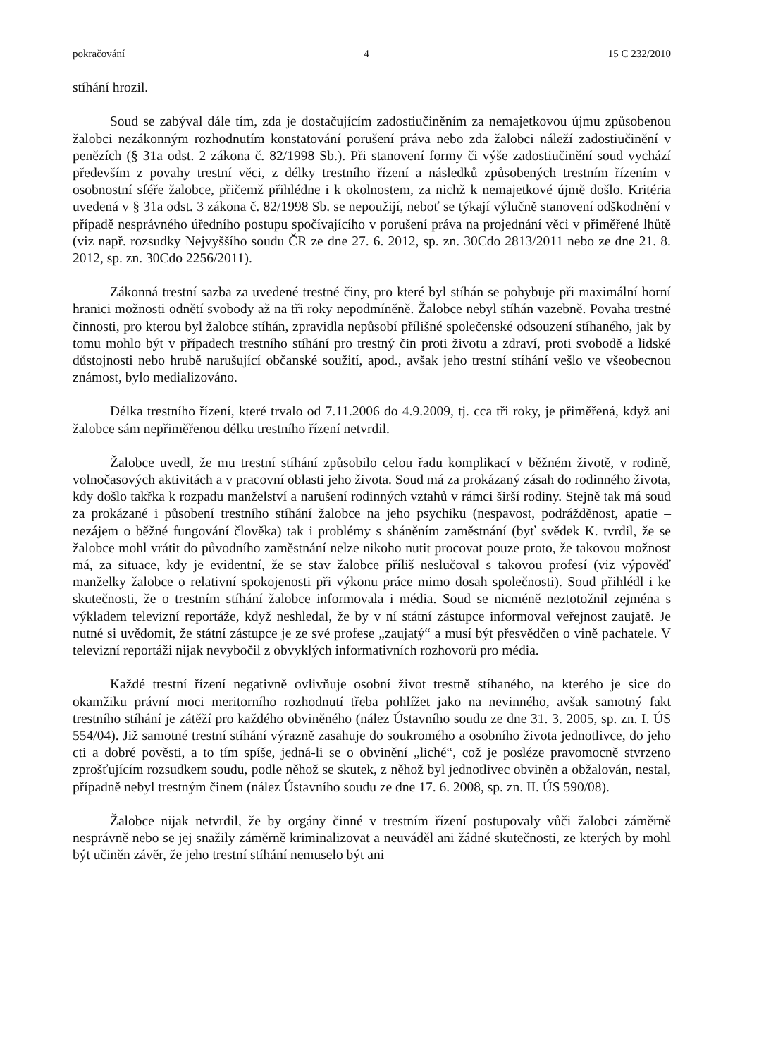pokračování 4 15 C 232/2010
stíhání hrozil.
Soud se zabýval dále tím, zda je dostačujícím zadostiučiněním za nemajetkovou újmu způsobenou žalobci nezákonným rozhodnutím konstatování porušení práva nebo zda žalobci náleží zadostiučinění v penězích (§ 31a odst. 2 zákona č. 82/1998 Sb.). Při stanovení formy či výše zadostiučinění soud vychází především z povahy trestní věci, z délky trestního řízení a následků způsobených trestním řízením v osobnostní sféře žalobce, přičemž přihlédne i k okolnostem, za nichž k nemajetkové újmě došlo. Kritéria uvedená v § 31a odst. 3 zákona č. 82/1998 Sb. se nepoužijí, neboť se týkají výlučně stanovení odškodnění v případě nesprávného úředního postupu spočívajícího v porušení práva na projednání věci v přiměřené lhůtě (viz např. rozsudky Nejvyššího soudu ČR ze dne 27. 6. 2012, sp. zn. 30Cdo 2813/2011 nebo ze dne 21. 8. 2012, sp. zn. 30Cdo 2256/2011).
Zákonná trestní sazba za uvedené trestné činy, pro které byl stíhán se pohybuje při maximální horní hranici možnosti odnětí svobody až na tři roky nepodmíněně. Žalobce nebyl stíhán vazebně. Povaha trestné činnosti, pro kterou byl žalobce stíhán, zpravidla nepůsobí přílišné společenské odsouzení stíhaného, jak by tomu mohlo být v případech trestního stíhání pro trestný čin proti životu a zdraví, proti svobodě a lidské důstojnosti nebo hrubě narušující občanské soužití, apod., avšak jeho trestní stíhání vešlo ve všeobecnou známost, bylo medializováno.
Délka trestního řízení, které trvalo od 7.11.2006 do 4.9.2009, tj. cca tři roky, je přiměřená, když ani žalobce sám nepřiměřenou délku trestního řízení netvrdil.
Žalobce uvedl, že mu trestní stíhání způsobilo celou řadu komplikací v běžném životě, v rodině, volnočasových aktivitách a v pracovní oblasti jeho života. Soud má za prokázaný zásah do rodinného života, kdy došlo takřka k rozpadu manželství a narušení rodinných vztahů v rámci širší rodiny. Stejně tak má soud za prokázané i působení trestního stíhání žalobce na jeho psychiku (nespavost, podrážděnost, apatie – nezájem o běžné fungování člověka) tak i problémy s sháněním zaměstnání (byť svědek K. tvrdil, že se žalobce mohl vrátit do původního zaměstnání nelze nikoho nutit procovat pouze proto, že takovou možnost má, za situace, kdy je evidentní, že se stav žalobce příliš neslučoval s takovou profesí (viz výpověď manželky žalobce o relativní spokojenosti při výkonu práce mimo dosah společnosti). Soud přihlédl i ke skutečnosti, že o trestním stíhání žalobce informovala i média. Soud se nicméně neztotožnil zejména s výkladem televizní reportáže, když neshledal, že by v ní státní zástupce informoval veřejnost zaujatě. Je nutné si uvědomit, že státní zástupce je ze své profese „zaujatý“ a musí být přesvědčen o vině pachatele. V televizní reportáži nijak nevybočil z obvyklých informativních rozhovorů pro média.
Každé trestní řízení negativně ovlivňuje osobní život trestně stíhaného, na kterého je sice do okamžiku právní moci meritorního rozhodnutí třeba pohlížet jako na nevinného, avšak samotný fakt trestního stíhání je zátěží pro každého obviněného (nález Ústavního soudu ze dne 31. 3. 2005, sp. zn. I. ÚS 554/04). Již samotné trestní stíhání výrazně zasahuje do soukromého a osobního života jednotlivce, do jeho cti a dobré pověsti, a to tím spíše, jedná-li se o obvinění „liché“, což je posléze pravomocně stvrzeno zprošťujícím rozsudkem soudu, podle něhož se skutek, z něhož byl jednotlivec obviněn a obžalován, nestal, případně nebyl trestným činem (nález Ústavního soudu ze dne 17. 6. 2008, sp. zn. II. ÚS 590/08).
Žalobce nijak netvrdil, že by orgány činné v trestním řízení postupovaly vůči žalobci záměrně nesprávně nebo se jej snažily záměrně kriminalizovat a neuváděl ani žádné skutečnosti, ze kterých by mohl být učiněn závěr, že jeho trestní stíhání nemuselo být ani